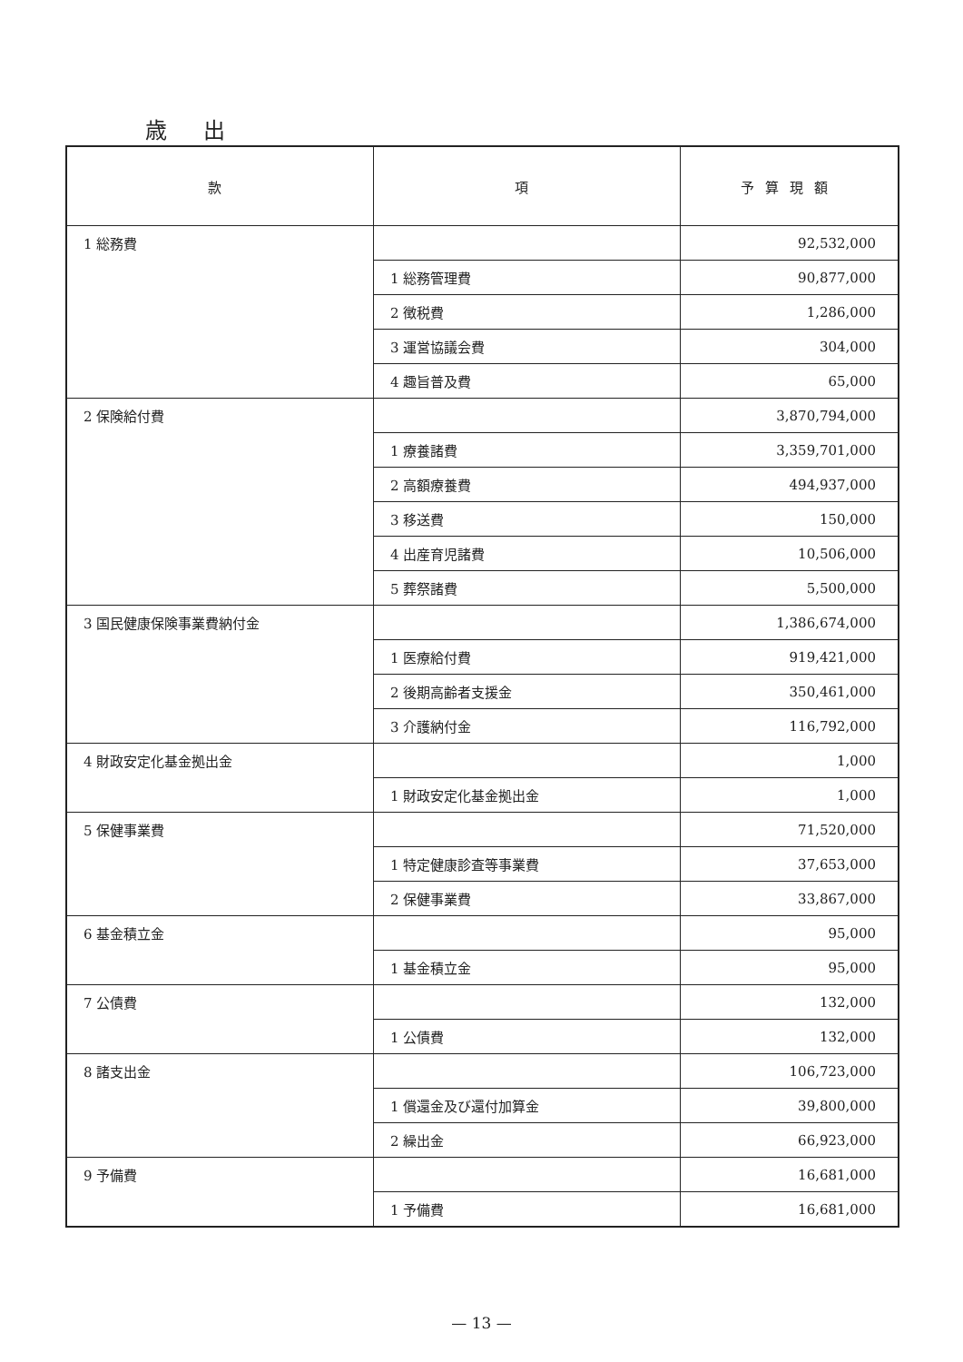歳出
| 款 | 項 | 予算現額 |
| --- | --- | --- |
| 1 総務費 | | 92,532,000 |
| | 1 総務管理費 | 90,877,000 |
| | 2 徴税費 | 1,286,000 |
| | 3 運営協議会費 | 304,000 |
| | 4 趣旨普及費 | 65,000 |
| 2 保険給付費 | | 3,870,794,000 |
| | 1 療養諸費 | 3,359,701,000 |
| | 2 高額療養費 | 494,937,000 |
| | 3 移送費 | 150,000 |
| | 4 出産育児諸費 | 10,506,000 |
| | 5 葬祭諸費 | 5,500,000 |
| 3 国民健康保険事業費納付金 | | 1,386,674,000 |
| | 1 医療給付費 | 919,421,000 |
| | 2 後期高齢者支援金 | 350,461,000 |
| | 3 介護納付金 | 116,792,000 |
| 4 財政安定化基金拠出金 | | 1,000 |
| | 1 財政安定化基金拠出金 | 1,000 |
| 5 保健事業費 | | 71,520,000 |
| | 1 特定健康診査等事業費 | 37,653,000 |
| | 2 保健事業費 | 33,867,000 |
| 6 基金積立金 | | 95,000 |
| | 1 基金積立金 | 95,000 |
| 7 公債費 | | 132,000 |
| | 1 公債費 | 132,000 |
| 8 諸支出金 | | 106,723,000 |
| | 1 償還金及び還付加算金 | 39,800,000 |
| | 2 繰出金 | 66,923,000 |
| 9 予備費 | | 16,681,000 |
| | 1 予備費 | 16,681,000 |
— 13 —